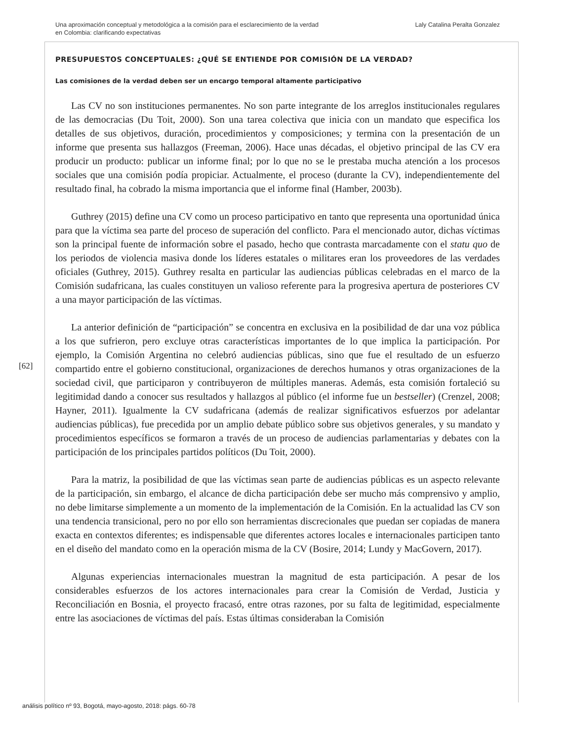Una aproximación conceptual y metodológica a la comisión para el esclarecimiento de la verdad
en Colombia: clarificando expectativas
Laly Catalina Peralta Gonzalez
PRESUPUESTOS CONCEPTUALES: ¿QUÉ SE ENTIENDE POR COMISIÓN DE LA VERDAD?
Las comisiones de la verdad deben ser un encargo temporal altamente participativo
Las CV no son instituciones permanentes. No son parte integrante de los arreglos institucionales regulares de las democracias (Du Toit, 2000). Son una tarea colectiva que inicia con un mandato que especifica los detalles de sus objetivos, duración, procedimientos y composiciones; y termina con la presentación de un informe que presenta sus hallazgos (Freeman, 2006). Hace unas décadas, el objetivo principal de las CV era producir un producto: publicar un informe final; por lo que no se le prestaba mucha atención a los procesos sociales que una comisión podía propiciar. Actualmente, el proceso (durante la CV), independientemente del resultado final, ha cobrado la misma importancia que el informe final (Hamber, 2003b).
Guthrey (2015) define una CV como un proceso participativo en tanto que representa una oportunidad única para que la víctima sea parte del proceso de superación del conflicto. Para el mencionado autor, dichas víctimas son la principal fuente de información sobre el pasado, hecho que contrasta marcadamente con el statu quo de los periodos de violencia masiva donde los líderes estatales o militares eran los proveedores de las verdades oficiales (Guthrey, 2015). Guthrey resalta en particular las audiencias públicas celebradas en el marco de la Comisión sudafricana, las cuales constituyen un valioso referente para la progresiva apertura de posteriores CV a una mayor participación de las víctimas.
La anterior definición de “participación” se concentra en exclusiva en la posibilidad de dar una voz pública a los que sufrieron, pero excluye otras características importantes de lo que implica la participación. Por ejemplo, la Comisión Argentina no celebró audiencias públicas, sino que fue el resultado de un esfuerzo compartido entre el gobierno constitucional, organizaciones de derechos humanos y otras organizaciones de la sociedad civil, que participaron y contribuyeron de múltiples maneras. Además, esta comisión fortaleció su legitimidad dando a conocer sus resultados y hallazgos al público (el informe fue un bestseller) (Crenzel, 2008; Hayner, 2011). Igualmente la CV sudafricana (además de realizar significativos esfuerzos por adelantar audiencias públicas), fue precedida por un amplio debate público sobre sus objetivos generales, y su mandato y procedimientos específicos se formaron a través de un proceso de audiencias parlamentarias y debates con la participación de los principales partidos políticos (Du Toit, 2000).
Para la matriz, la posibilidad de que las víctimas sean parte de audiencias públicas es un aspecto relevante de la participación, sin embargo, el alcance de dicha participación debe ser mucho más comprensivo y amplio, no debe limitarse simplemente a un momento de la implementación de la Comisión. En la actualidad las CV son una tendencia transicional, pero no por ello son herramientas discrecionales que puedan ser copiadas de manera exacta en contextos diferentes; es indispensable que diferentes actores locales e internacionales participen tanto en el diseño del mandato como en la operación misma de la CV (Bosire, 2014; Lundy y MacGovern, 2017).
Algunas experiencias internacionales muestran la magnitud de esta participación. A pesar de los considerables esfuerzos de los actores internacionales para crear la Comisión de Verdad, Justicia y Reconciliación en Bosnia, el proyecto fracasó, entre otras razones, por su falta de legitimidad, especialmente entre las asociaciones de víctimas del país. Estas últimas consideraban la Comisión
[62]
análisis político nº 93, Bogotá, mayo-agosto, 2018: págs. 60-78